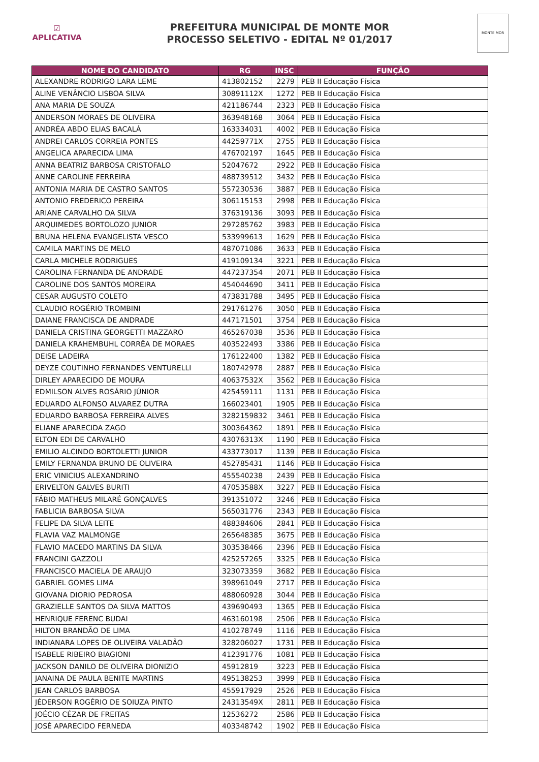☑
APLICATIVA
PREFEITURA MUNICIPAL DE MONTE MOR
PROCESSO SELETIVO - EDITAL Nº 01/2017
MONTE MOR
| NOME DO CANDIDATO | RG | INSC | FUNÇÃO |
| --- | --- | --- | --- |
| ALEXANDRE RODRIGO LARA LEME | 413802152 | 2279 | PEB II Educação Física |
| ALINE VENÂNCIO LISBOA SILVA | 30891112X | 1272 | PEB II Educação Física |
| ANA MARIA DE SOUZA | 421186744 | 2323 | PEB II Educação Física |
| ANDERSON MORAES DE OLIVEIRA | 363948168 | 3064 | PEB II Educação Física |
| ANDRÉA ABDO ELIAS BACALÁ | 163334031 | 4002 | PEB II Educação Física |
| ANDREI CARLOS CORREIA PONTES | 44259771X | 2755 | PEB II Educação Física |
| ANGELICA APARECIDA LIMA | 476702197 | 1645 | PEB II Educação Física |
| ANNA BEATRIZ BARBOSA CRISTOFALO | 52047672 | 2922 | PEB II Educação Física |
| ANNE CAROLINE FERREIRA | 488739512 | 3432 | PEB II Educação Física |
| ANTONIA MARIA DE CASTRO SANTOS | 557230536 | 3887 | PEB II Educação Física |
| ANTONIO FREDERICO PEREIRA | 306115153 | 2998 | PEB II Educação Física |
| ARIANE CARVALHO DA SILVA | 376319136 | 3093 | PEB II Educação Física |
| ARQUIMEDES BORTOLOZO JUNIOR | 297285762 | 3983 | PEB II Educação Física |
| BRUNA HELENA EVANGELISTA VESCO | 533999613 | 1629 | PEB II Educação Física |
| CAMILA MARTINS DE MELO | 487071086 | 3633 | PEB II Educação Física |
| CARLA MICHELE RODRIGUES | 419109134 | 3221 | PEB II Educação Física |
| CAROLINA FERNANDA DE ANDRADE | 447237354 | 2071 | PEB II Educação Física |
| CAROLINE DOS SANTOS MOREIRA | 454044690 | 3411 | PEB II Educação Física |
| CESAR AUGUSTO COLETO | 473831788 | 3495 | PEB II Educação Física |
| CLAUDIO ROGÉRIO TROMBINI | 291761276 | 3050 | PEB II Educação Física |
| DAIANE FRANCISCA DE ANDRADE | 447171501 | 3754 | PEB II Educação Física |
| DANIELA CRISTINA GEORGETTI MAZZARO | 465267038 | 3536 | PEB II Educação Física |
| DANIELA KRAHEMBUHL CORRÊA DE MORAES | 403522493 | 3386 | PEB II Educação Física |
| DEISE LADEIRA | 176122400 | 1382 | PEB II Educação Física |
| DEYZE COUTINHO FERNANDES VENTURELLI | 180742978 | 2887 | PEB II Educação Física |
| DIRLEY APARECIDO DE MOURA | 40637532X | 3562 | PEB II Educação Física |
| EDMILSON ALVES ROSÁRIO JÚNIOR | 425459111 | 1131 | PEB II Educação Física |
| EDUARDO ALFONSO ALVAREZ DUTRA | 166023401 | 1905 | PEB II Educação Física |
| EDUARDO BARBOSA FERREIRA ALVES | 3282159832 | 3461 | PEB II Educação Física |
| ELIANE APARECIDA ZAGO | 300364362 | 1891 | PEB II Educação Física |
| ELTON EDI DE CARVALHO | 43076313X | 1190 | PEB II Educação Física |
| EMILIO ALCINDO BORTOLETTI JUNIOR | 433773017 | 1139 | PEB II Educação Física |
| EMILY FERNANDA BRUNO DE OLIVEIRA | 452785431 | 1146 | PEB II Educação Física |
| ERIC VINICIUS ALEXANDRINO | 455540238 | 2439 | PEB II Educação Física |
| ERIVELTON GALVES BURITI | 47053588X | 3227 | PEB II Educação Física |
| FÁBIO MATHEUS MILARÉ GONÇALVES | 391351072 | 3246 | PEB II Educação Física |
| FABLICIA BARBOSA SILVA | 565031776 | 2343 | PEB II Educação Física |
| FELIPE DA SILVA LEITE | 488384606 | 2841 | PEB II Educação Física |
| FLAVIA VAZ MALMONGE | 265648385 | 3675 | PEB II Educação Física |
| FLAVIO MACEDO MARTINS DA SILVA | 303538466 | 2396 | PEB II Educação Física |
| FRANCINI GAZZOLI | 425257265 | 3325 | PEB II Educação Física |
| FRANCISCO MACIELA DE ARAUJO | 323073359 | 3682 | PEB II Educação Física |
| GABRIEL GOMES LIMA | 398961049 | 2717 | PEB II Educação Física |
| GIOVANA DIORIO PEDROSA | 488060928 | 3044 | PEB II Educação Física |
| GRAZIELLE SANTOS DA SILVA MATTOS | 439690493 | 1365 | PEB II Educação Física |
| HENRIQUE FERENC BUDAI | 463160198 | 2506 | PEB II Educação Física |
| HILTON BRANDÃO DE LIMA | 410278749 | 1116 | PEB II Educação Física |
| INDIANARA LOPES DE OLIVEIRA VALADÃO | 328206027 | 1731 | PEB II Educação Física |
| ISABELE RIBEIRO BIAGIONI | 412391776 | 1081 | PEB II Educação Física |
| JACKSON DANILO DE OLIVEIRA DIONIZIO | 45912819 | 3223 | PEB II Educação Física |
| JANAINA DE PAULA BENITE MARTINS | 495138253 | 3999 | PEB II Educação Física |
| JEAN CARLOS BARBOSA | 455917929 | 2526 | PEB II Educação Física |
| JÉDERSON ROGÉRIO DE SOIUZA PINTO | 24313549X | 2811 | PEB II Educação Física |
| JOÉCIO CÉZAR DE FREITAS | 12536272 | 2586 | PEB II Educação Física |
| JOSÉ APARECIDO FERNEDA | 403348742 | 1902 | PEB II Educação Física |